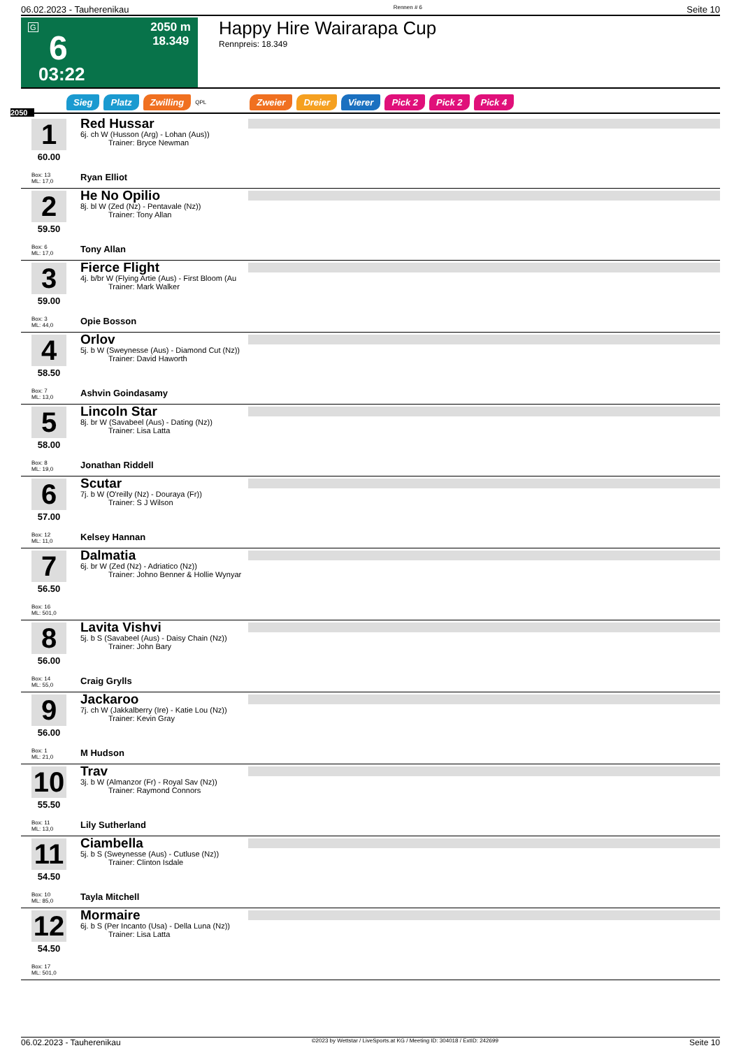06.02.2023 - Tauherenikau Rennen # 6 Seite 10
G
6
03:22
2050 m
18.349
Happy Hire Wairarapa Cup
Rennpreis: 18.349
Sieg Platz Zwilling QPL Zweier Dreier Vierer Pick 2 Pick 2 Pick 4
2050
1
60.00
Box: 13
ML: 17,0
Red Hussar
6j. ch W (Husson (Arg) - Lohan (Aus))
Trainer: Bryce Newman
Ryan Elliot
2
59.50
Box: 6
ML: 17,0
He No Opilio
8j. bl W (Zed (Nz) - Pentavale (Nz))
Trainer: Tony Allan
Tony Allan
3
59.00
Box: 3
ML: 44,0
Fierce Flight
4j. b/br W (Flying Artie (Aus) - First Bloom (Au
Trainer: Mark Walker
Opie Bosson
4
58.50
Box: 7
ML: 13,0
Orlov
5j. b W (Sweynesse (Aus) - Diamond Cut (Nz))
Trainer: David Haworth
Ashvin Goindasamy
5
58.00
Box: 8
ML: 19,0
Lincoln Star
8j. br W (Savabeel (Aus) - Dating (Nz))
Trainer: Lisa Latta
Jonathan Riddell
6
57.00
Box: 12
ML: 11,0
Scutar
7j. b W (O'reilly (Nz) - Douraya (Fr))
Trainer: S J Wilson
Kelsey Hannan
7
56.50
Box: 16
ML: 501,0
Dalmatia
6j. br W (Zed (Nz) - Adriatico (Nz))
Trainer: Johno Benner & Hollie Wynyar
8
56.00
Box: 14
ML: 55,0
Lavita Vishvi
5j. b S (Savabeel (Aus) - Daisy Chain (Nz))
Trainer: John Bary
Craig Grylls
9
56.00
Box: 1
ML: 21,0
Jackaroo
7j. ch W (Jakkalberry (Ire) - Katie Lou (Nz))
Trainer: Kevin Gray
M Hudson
10
55.50
Box: 11
ML: 13,0
Trav
3j. b W (Almanzor (Fr) - Royal Sav (Nz))
Trainer: Raymond Connors
Lily Sutherland
11
54.50
Box: 10
ML: 85,0
Ciambella
5j. b S (Sweynesse (Aus) - Cutluse (Nz))
Trainer: Clinton Isdale
Tayla Mitchell
12
54.50
Box: 17
ML: 501,0
Mormaire
6j. b S (Per Incanto (Usa) - Della Luna (Nz))
Trainer: Lisa Latta
06.02.2023 - Tauherenikau ©2023 by Wettstar / LiveSports.at KG / Meeting ID: 304018 / ExtID: 242699 Seite 10